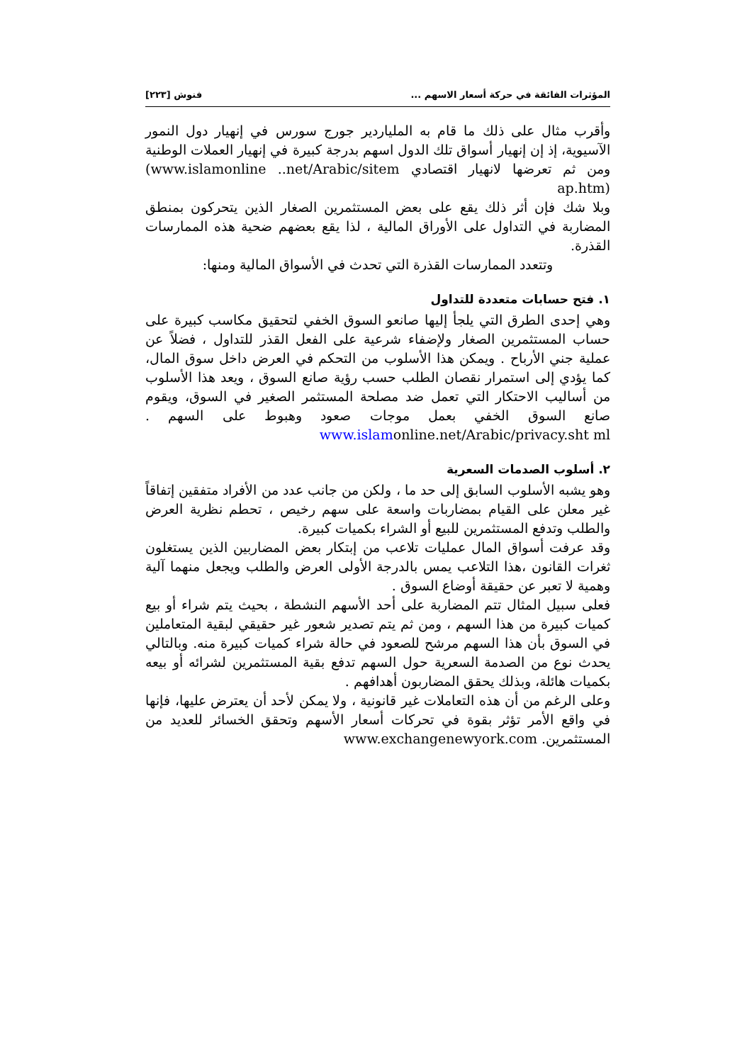المؤثرات الفائقة في حركة أسعار الاسهم ... فنوش [٢٢٣]
وأقرب مثال على ذلك ما قام به الملياردير جورج سورس في إنهيار دول النمور الآسيوية، إذ إن إنهيار أسواق تلك الدول اسهم بدرجة كبيرة في إنهيار العملات الوطنية ومن ثم تعرضها لانهيار اقتصادي (www.islamonline ..net/Arabic/sitem ap.htm)
وبلا شك فإن أثر ذلك يقع على بعض المستثمرين الصغار الذين يتحركون بمنطق المضاربة في التداول على الأوراق المالية ، لذا يقع بعضهم ضحية هذه الممارسات القذرة.
وتتعدد الممارسات القذرة التي تحدث في الأسواق المالية ومنها:
١. فتح حسابات متعددة للتداول
وهي إحدى الطرق التي يلجأ إليها صانعو السوق الخفي لتحقيق مكاسب كبيرة على حساب المستثمرين الصغار ولإضفاء شرعية على الفعل القذر للتداول ، فضلاً عن عملية جني الأرباح . ويمكن هذا الأسلوب من التحكم في العرض داخل سوق المال، كما يؤدي إلى استمرار نقصان الطلب حسب رؤية صانع السوق ، ويعد هذا الأسلوب من أساليب الاحتكار التي تعمل ضد مصلحة المستثمر الصغير في السوق، ويقوم صانع السوق الخفي بعمل موجات صعود وهبوط على السهم . www.islamonline.net/Arabic/privacy.sht ml
٢. أسلوب الصدمات السعرية
وهو يشبه الأسلوب السابق إلى حد ما ، ولكن من جانب عدد من الأفراد متفقين إتفاقاً غير معلن على القيام بمضاربات واسعة على سهم رخيص ، تحطم نظرية العرض والطلب وتدفع المستثمرين للبيع أو الشراء بكميات كبيرة.
وقد عرفت أسواق المال عمليات تلاعب من إبتكار بعض المضاربين الذين يستغلون ثغرات القانون ،هذا التلاعب يمس بالدرجة الأولى العرض والطلب ويجعل منهما آلية وهمية لا تعبر عن حقيقة أوضاع السوق .
فعلى سبيل المثال تتم المضاربة على أحد الأسهم النشطة ، بحيث يتم شراء أو بيع كميات كبيرة من هذا السهم ، ومن ثم يتم تصدير شعور غير حقيقي لبقية المتعاملين في السوق بأن هذا السهم مرشح للصعود في حالة شراء كميات كبيرة منه. وبالتالي يحدث نوع من الصدمة السعرية حول السهم تدفع بقية المستثمرين لشرائه أو بيعه بكميات هائلة، وبذلك يحقق المضاربون أهدافهم .
وعلى الرغم من أن هذه التعاملات غير قانونية ، ولا يمكن لأحد أن يعترض عليها، فإنها في واقع الأمر تؤثر بقوة في تحركات أسعار الأسهم وتحقق الخسائر للعديد من المستثمرين. www.exchangenewyork.com